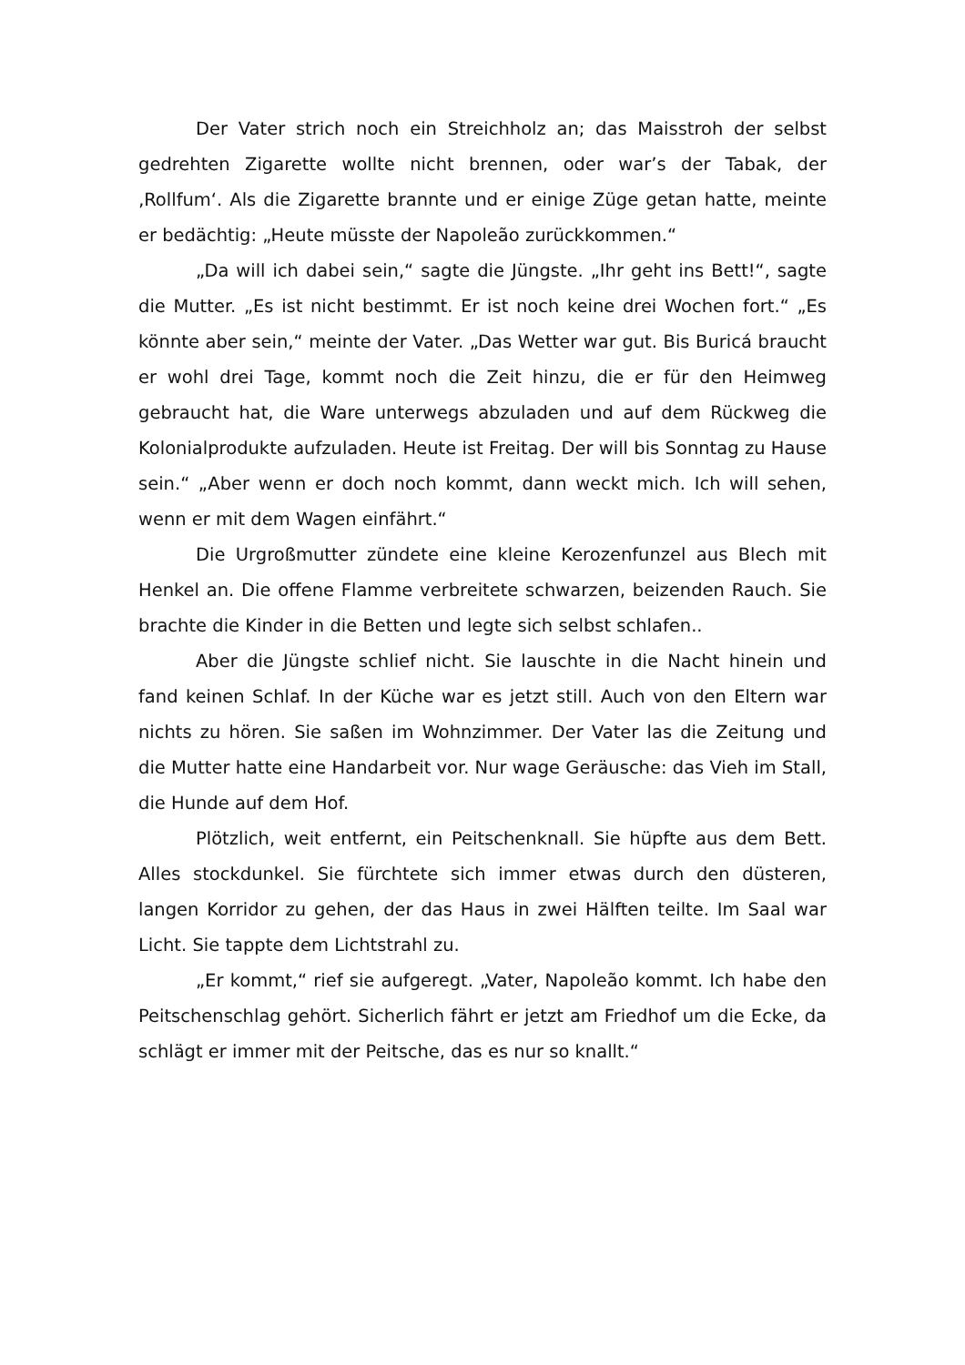Der Vater strich noch ein Streichholz an; das Maisstroh der selbst gedrehten Zigarette wollte nicht brennen, oder war’s der Tabak, der ‚Rollfum‘. Als die Zigarette brannte und er einige Züge getan hatte, meinte er bedächtig: „Heute müsste der Napoleão zurückkommen.“
„Da will ich dabei sein,“ sagte die Jüngste. „Ihr geht ins Bett!“, sagte die Mutter. „Es ist nicht bestimmt. Er ist noch keine drei Wochen fort.“ „Es könnte aber sein,“ meinte der Vater. „Das Wetter war gut. Bis Buricá braucht er wohl drei Tage, kommt noch die Zeit hinzu, die er für den Heimweg gebraucht hat, die Ware unterwegs abzuladen und auf dem Rückweg die Kolonialprodukte aufzuladen. Heute ist Freitag. Der will bis Sonntag zu Hause sein.“ „Aber wenn er doch noch kommt, dann weckt mich. Ich will sehen, wenn er mit dem Wagen einfährt.“
Die Urgroßmutter zündete eine kleine Kerozenfunzel aus Blech mit Henkel an. Die offene Flamme verbreitete schwarzen, beizenden Rauch. Sie brachte die Kinder in die Betten und legte sich selbst schlafen..
Aber die Jüngste schlief nicht. Sie lauschte in die Nacht hinein und fand keinen Schlaf. In der Küche war es jetzt still. Auch von den Eltern war nichts zu hören. Sie saßen im Wohnzimmer. Der Vater las die Zeitung und die Mutter hatte eine Handarbeit vor. Nur wage Geräusche: das Vieh im Stall, die Hunde auf dem Hof.
Plötzlich, weit entfernt, ein Peitschenknall. Sie hüpfte aus dem Bett. Alles stockdunkel. Sie fürchtete sich immer etwas durch den düsteren, langen Korridor zu gehen, der das Haus in zwei Hälften teilte. Im Saal war Licht. Sie tappte dem Lichtstrahl zu.
„Er kommt,“ rief sie aufgeregt. „Vater, Napoleão kommt. Ich habe den Peitschenschlag gehört. Sicherlich fährt er jetzt am Friedhof um die Ecke, da schlägt er immer mit der Peitsche, das es nur so knallt.“